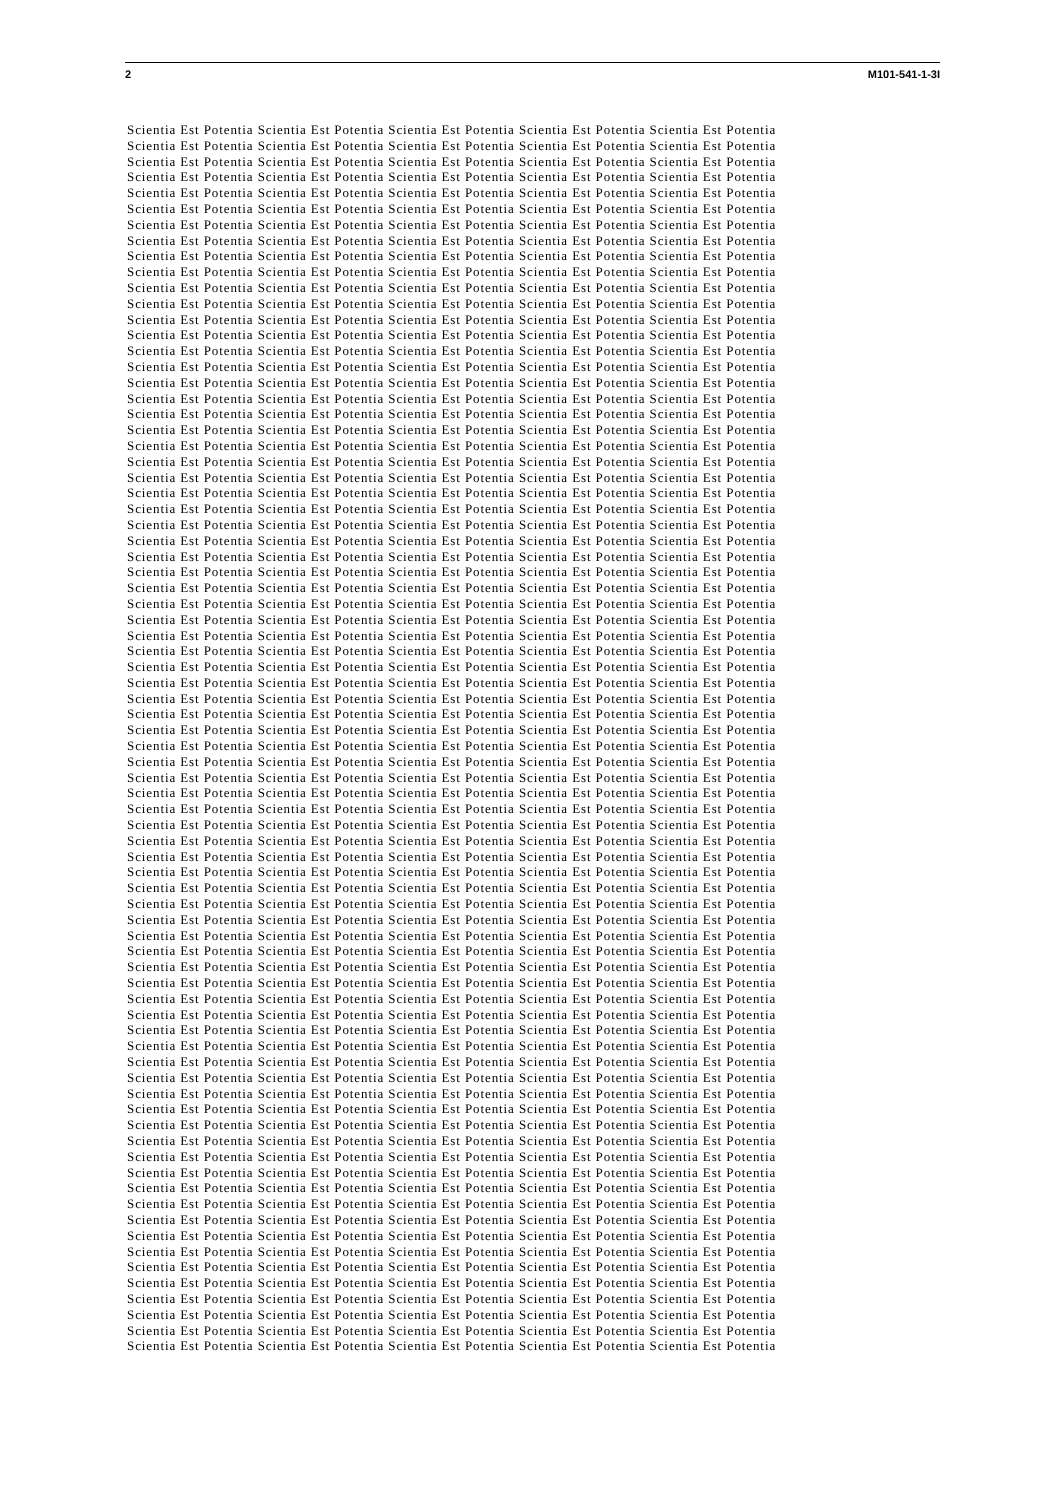2 M101-541-1-3I
Scientia Est Potentia Scientia Est Potentia Scientia Est Potentia Scientia Est Potentia Scientia Est Potentia
Scientia Est Potentia Scientia Est Potentia Scientia Est Potentia Scientia Est Potentia Scientia Est Potentia
Scientia Est Potentia Scientia Est Potentia Scientia Est Potentia Scientia Est Potentia Scientia Est Potentia
Scientia Est Potentia Scientia Est Potentia Scientia Est Potentia Scientia Est Potentia Scientia Est Potentia
Scientia Est Potentia Scientia Est Potentia Scientia Est Potentia Scientia Est Potentia Scientia Est Potentia
Scientia Est Potentia Scientia Est Potentia Scientia Est Potentia Scientia Est Potentia Scientia Est Potentia
Scientia Est Potentia Scientia Est Potentia Scientia Est Potentia Scientia Est Potentia Scientia Est Potentia
Scientia Est Potentia Scientia Est Potentia Scientia Est Potentia Scientia Est Potentia Scientia Est Potentia
Scientia Est Potentia Scientia Est Potentia Scientia Est Potentia Scientia Est Potentia Scientia Est Potentia
Scientia Est Potentia Scientia Est Potentia Scientia Est Potentia Scientia Est Potentia Scientia Est Potentia
Scientia Est Potentia Scientia Est Potentia Scientia Est Potentia Scientia Est Potentia Scientia Est Potentia
Scientia Est Potentia Scientia Est Potentia Scientia Est Potentia Scientia Est Potentia Scientia Est Potentia
Scientia Est Potentia Scientia Est Potentia Scientia Est Potentia Scientia Est Potentia Scientia Est Potentia
Scientia Est Potentia Scientia Est Potentia Scientia Est Potentia Scientia Est Potentia Scientia Est Potentia
Scientia Est Potentia Scientia Est Potentia Scientia Est Potentia Scientia Est Potentia Scientia Est Potentia
Scientia Est Potentia Scientia Est Potentia Scientia Est Potentia Scientia Est Potentia Scientia Est Potentia
Scientia Est Potentia Scientia Est Potentia Scientia Est Potentia Scientia Est Potentia Scientia Est Potentia
Scientia Est Potentia Scientia Est Potentia Scientia Est Potentia Scientia Est Potentia Scientia Est Potentia
Scientia Est Potentia Scientia Est Potentia Scientia Est Potentia Scientia Est Potentia Scientia Est Potentia
Scientia Est Potentia Scientia Est Potentia Scientia Est Potentia Scientia Est Potentia Scientia Est Potentia
Scientia Est Potentia Scientia Est Potentia Scientia Est Potentia Scientia Est Potentia Scientia Est Potentia
Scientia Est Potentia Scientia Est Potentia Scientia Est Potentia Scientia Est Potentia Scientia Est Potentia
Scientia Est Potentia Scientia Est Potentia Scientia Est Potentia Scientia Est Potentia Scientia Est Potentia
Scientia Est Potentia Scientia Est Potentia Scientia Est Potentia Scientia Est Potentia Scientia Est Potentia
Scientia Est Potentia Scientia Est Potentia Scientia Est Potentia Scientia Est Potentia Scientia Est Potentia
Scientia Est Potentia Scientia Est Potentia Scientia Est Potentia Scientia Est Potentia Scientia Est Potentia
Scientia Est Potentia Scientia Est Potentia Scientia Est Potentia Scientia Est Potentia Scientia Est Potentia
Scientia Est Potentia Scientia Est Potentia Scientia Est Potentia Scientia Est Potentia Scientia Est Potentia
Scientia Est Potentia Scientia Est Potentia Scientia Est Potentia Scientia Est Potentia Scientia Est Potentia
Scientia Est Potentia Scientia Est Potentia Scientia Est Potentia Scientia Est Potentia Scientia Est Potentia
Scientia Est Potentia Scientia Est Potentia Scientia Est Potentia Scientia Est Potentia Scientia Est Potentia
Scientia Est Potentia Scientia Est Potentia Scientia Est Potentia Scientia Est Potentia Scientia Est Potentia
Scientia Est Potentia Scientia Est Potentia Scientia Est Potentia Scientia Est Potentia Scientia Est Potentia
Scientia Est Potentia Scientia Est Potentia Scientia Est Potentia Scientia Est Potentia Scientia Est Potentia
Scientia Est Potentia Scientia Est Potentia Scientia Est Potentia Scientia Est Potentia Scientia Est Potentia
Scientia Est Potentia Scientia Est Potentia Scientia Est Potentia Scientia Est Potentia Scientia Est Potentia
Scientia Est Potentia Scientia Est Potentia Scientia Est Potentia Scientia Est Potentia Scientia Est Potentia
Scientia Est Potentia Scientia Est Potentia Scientia Est Potentia Scientia Est Potentia Scientia Est Potentia
Scientia Est Potentia Scientia Est Potentia Scientia Est Potentia Scientia Est Potentia Scientia Est Potentia
Scientia Est Potentia Scientia Est Potentia Scientia Est Potentia Scientia Est Potentia Scientia Est Potentia
Scientia Est Potentia Scientia Est Potentia Scientia Est Potentia Scientia Est Potentia Scientia Est Potentia
Scientia Est Potentia Scientia Est Potentia Scientia Est Potentia Scientia Est Potentia Scientia Est Potentia
Scientia Est Potentia Scientia Est Potentia Scientia Est Potentia Scientia Est Potentia Scientia Est Potentia
Scientia Est Potentia Scientia Est Potentia Scientia Est Potentia Scientia Est Potentia Scientia Est Potentia
Scientia Est Potentia Scientia Est Potentia Scientia Est Potentia Scientia Est Potentia Scientia Est Potentia
Scientia Est Potentia Scientia Est Potentia Scientia Est Potentia Scientia Est Potentia Scientia Est Potentia
Scientia Est Potentia Scientia Est Potentia Scientia Est Potentia Scientia Est Potentia Scientia Est Potentia
Scientia Est Potentia Scientia Est Potentia Scientia Est Potentia Scientia Est Potentia Scientia Est Potentia
Scientia Est Potentia Scientia Est Potentia Scientia Est Potentia Scientia Est Potentia Scientia Est Potentia
Scientia Est Potentia Scientia Est Potentia Scientia Est Potentia Scientia Est Potentia Scientia Est Potentia
Scientia Est Potentia Scientia Est Potentia Scientia Est Potentia Scientia Est Potentia Scientia Est Potentia
Scientia Est Potentia Scientia Est Potentia Scientia Est Potentia Scientia Est Potentia Scientia Est Potentia
Scientia Est Potentia Scientia Est Potentia Scientia Est Potentia Scientia Est Potentia Scientia Est Potentia
Scientia Est Potentia Scientia Est Potentia Scientia Est Potentia Scientia Est Potentia Scientia Est Potentia
Scientia Est Potentia Scientia Est Potentia Scientia Est Potentia Scientia Est Potentia Scientia Est Potentia
Scientia Est Potentia Scientia Est Potentia Scientia Est Potentia Scientia Est Potentia Scientia Est Potentia
Scientia Est Potentia Scientia Est Potentia Scientia Est Potentia Scientia Est Potentia Scientia Est Potentia
Scientia Est Potentia Scientia Est Potentia Scientia Est Potentia Scientia Est Potentia Scientia Est Potentia
Scientia Est Potentia Scientia Est Potentia Scientia Est Potentia Scientia Est Potentia Scientia Est Potentia
Scientia Est Potentia Scientia Est Potentia Scientia Est Potentia Scientia Est Potentia Scientia Est Potentia
Scientia Est Potentia Scientia Est Potentia Scientia Est Potentia Scientia Est Potentia Scientia Est Potentia
Scientia Est Potentia Scientia Est Potentia Scientia Est Potentia Scientia Est Potentia Scientia Est Potentia
Scientia Est Potentia Scientia Est Potentia Scientia Est Potentia Scientia Est Potentia Scientia Est Potentia
Scientia Est Potentia Scientia Est Potentia Scientia Est Potentia Scientia Est Potentia Scientia Est Potentia
Scientia Est Potentia Scientia Est Potentia Scientia Est Potentia Scientia Est Potentia Scientia Est Potentia
Scientia Est Potentia Scientia Est Potentia Scientia Est Potentia Scientia Est Potentia Scientia Est Potentia
Scientia Est Potentia Scientia Est Potentia Scientia Est Potentia Scientia Est Potentia Scientia Est Potentia
Scientia Est Potentia Scientia Est Potentia Scientia Est Potentia Scientia Est Potentia Scientia Est Potentia
Scientia Est Potentia Scientia Est Potentia Scientia Est Potentia Scientia Est Potentia Scientia Est Potentia
Scientia Est Potentia Scientia Est Potentia Scientia Est Potentia Scientia Est Potentia Scientia Est Potentia
Scientia Est Potentia Scientia Est Potentia Scientia Est Potentia Scientia Est Potentia Scientia Est Potentia
Scientia Est Potentia Scientia Est Potentia Scientia Est Potentia Scientia Est Potentia Scientia Est Potentia
Scientia Est Potentia Scientia Est Potentia Scientia Est Potentia Scientia Est Potentia Scientia Est Potentia
Scientia Est Potentia Scientia Est Potentia Scientia Est Potentia Scientia Est Potentia Scientia Est Potentia
Scientia Est Potentia Scientia Est Potentia Scientia Est Potentia Scientia Est Potentia Scientia Est Potentia
Scientia Est Potentia Scientia Est Potentia Scientia Est Potentia Scientia Est Potentia Scientia Est Potentia
Scientia Est Potentia Scientia Est Potentia Scientia Est Potentia Scientia Est Potentia Scientia Est Potentia
Scientia Est Potentia Scientia Est Potentia Scientia Est Potentia Scientia Est Potentia Scientia Est Potentia